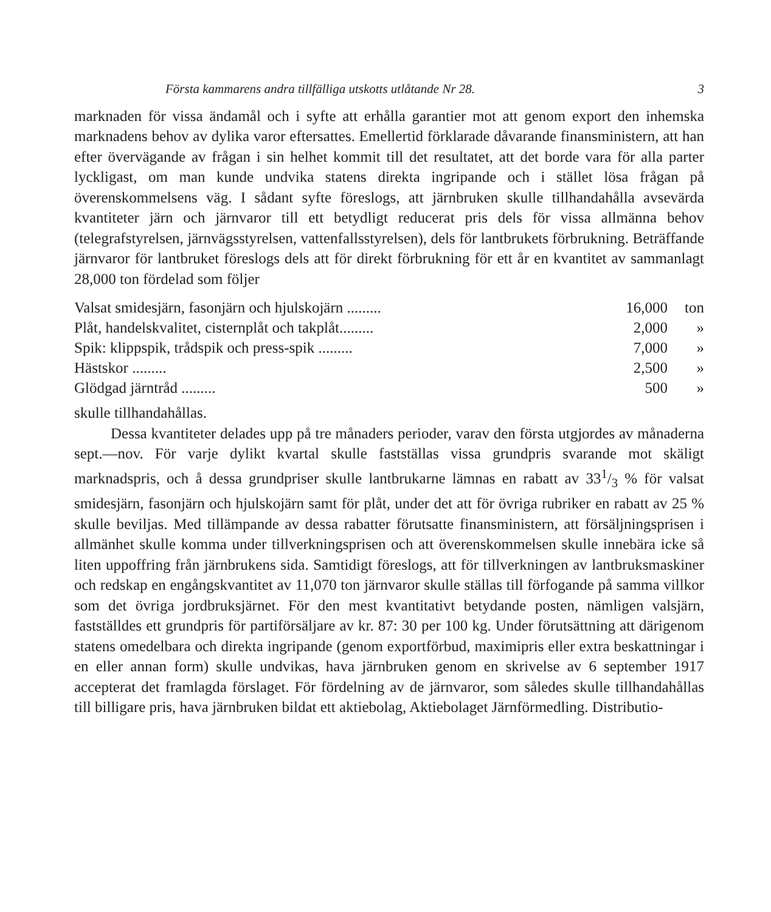Första kammarens andra tillfälliga utskotts utlåtande Nr 28. 3
marknaden för vissa ändamål och i syfte att erhålla garantier mot att genom export den inhemska marknadens behov av dylika varor eftersattes. Emellertid förklarade dåvarande finansministern, att han efter övervägande av frågan i sin helhet kommit till det resultatet, att det borde vara för alla parter lyckligast, om man kunde undvika statens direkta ingripande och i stället lösa frågan på överenskommelsens väg. I sådant syfte föreslogs, att järnbruken skulle tillhandahålla avsevärda kvantiteter järn och järnvaror till ett betydligt reducerat pris dels för vissa allmänna behov (telegrafstyrelsen, järnvägsstyrelsen, vattenfallsstyrelsen), dels för lantbrukets förbrukning. Beträffande järnvaror för lantbruket föreslogs dels att för direkt förbrukning för ett år en kvantitet av sammanlagt 28,000 ton fördelad som följer
| Valsat smidesjärn, fasonjärn och hjulskojärn ......... | 16,000 | ton |
| Plåt, handelskvalitet, cisternplåt och takplåt......... | 2,000 | » |
| Spik: klippspik, trådspik och press-spik ......... | 7,000 | » |
| Hästskor ......... | 2,500 | » |
| Glödgad järntråd ......... | 500 | » |
skulle tillhandahållas.
Dessa kvantiteter delades upp på tre månaders perioder, varav den första utgjordes av månaderna sept.—nov. För varje dylikt kvartal skulle fastställas vissa grundpris svarande mot skäligt marknadspris, och å dessa grundpriser skulle lantbrukarne lämnas en rabatt av 331/3 % för valsat smidesjärn, fasonjärn och hjulskojärn samt för plåt, under det att för övriga rubriker en rabatt av 25 % skulle beviljas. Med tillämpande av dessa rabatter förutsatte finansministern, att försäljningsprisen i allmänhet skulle komma under tillverkningsprisen och att överenskommelsen skulle innebära icke så liten uppoffring från järnbrukens sida. Samtidigt föreslogs, att för tillverkningen av lantbruksmaskiner och redskap en engångskvantitet av 11,070 ton järnvaror skulle ställas till förfogande på samma villkor som det övriga jordbruksjärnet. För den mest kvantitativt betydande posten, nämligen valsjärn, fastställdes ett grundpris för partiförsäljare av kr. 87: 30 per 100 kg. Under förutsättning att därigenom statens omedelbara och direkta ingripande (genom exportförbud, maximipris eller extra beskattningar i en eller annan form) skulle undvikas, hava järnbruken genom en skrivelse av 6 september 1917 accepterat det framlagda förslaget. För fördelning av de järnvaror, som således skulle tillhandahållas till billigare pris, hava järnbruken bildat ett aktiebolag, Aktiebolaget Järnförmedling. Distributio-